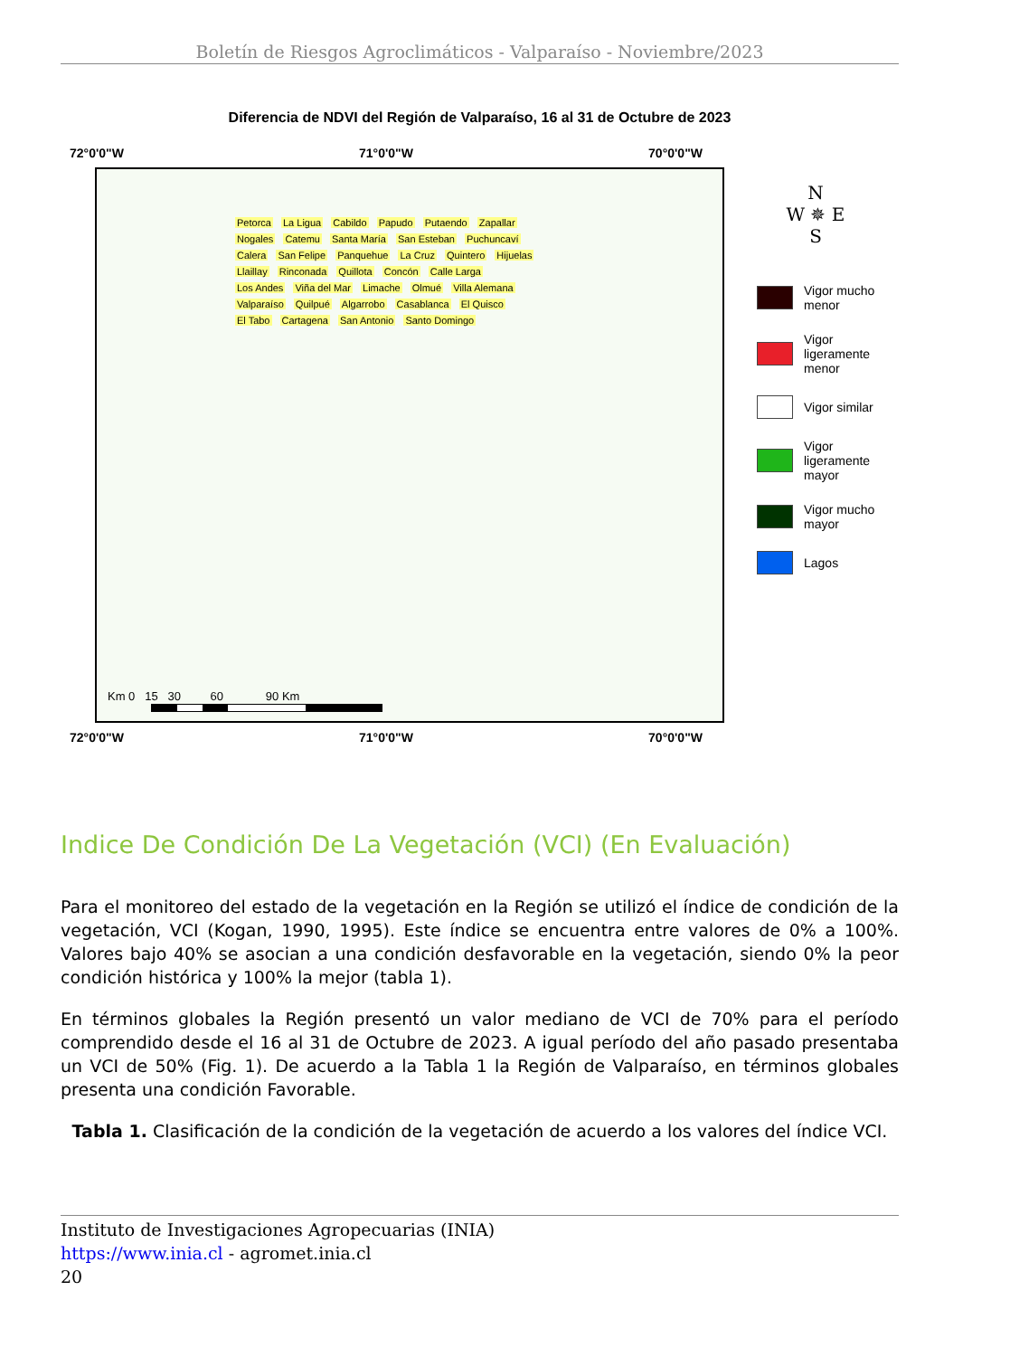Boletín de Riesgos Agroclimáticos - Valparaíso - Noviembre/2023
Diferencia de NDVI del Región de Valparaíso, 16 al 31 de Octubre de 2023
72°0'0"W 71°0'0"W 70°0'0"W
Petorca La Ligua Cabildo Papudo Putaendo Zapallar Nogales Catemu Santa María San Esteban Puchuncaví Calera San Felipe Panquehue La Cruz Quintero Hijuelas Llaillay Rinconada Quillota Concón Calle Larga Los Andes Viña del Mar Limache Olmué Villa Alemana Valparaíso Quilpué Algarrobo Casablanca El Quisco El Tabo Cartagena San Antonio Santo Domingo
Km 0 15 30 60 90 Km
72°0'0"W 71°0'0"W 70°0'0"W
N
W ✵ E
S
Vigor mucho
menor
Vigor
ligeramente
menor
Vigor similar
Vigor
ligeramente
mayor
Vigor mucho
mayor
Lagos
Indice De Condición De La Vegetación (VCI) (En Evaluación)
Para el monitoreo del estado de la vegetación en la Región se utilizó el índice de condición de la vegetación, VCI (Kogan, 1990, 1995). Este índice se encuentra entre valores de 0% a 100%. Valores bajo 40% se asocian a una condición desfavorable en la vegetación, siendo 0% la peor condición histórica y 100% la mejor (tabla 1).
En términos globales la Región presentó un valor mediano de VCI de 70% para el período comprendido desde el 16 al 31 de Octubre de 2023. A igual período del año pasado presentaba un VCI de 50% (Fig. 1). De acuerdo a la Tabla 1 la Región de Valparaíso, en términos globales presenta una condición Favorable.
Tabla 1. Clasificación de la condición de la vegetación de acuerdo a los valores del índice VCI.
Instituto de Investigaciones Agropecuarias (INIA)
https://www.inia.cl - agromet.inia.cl
20